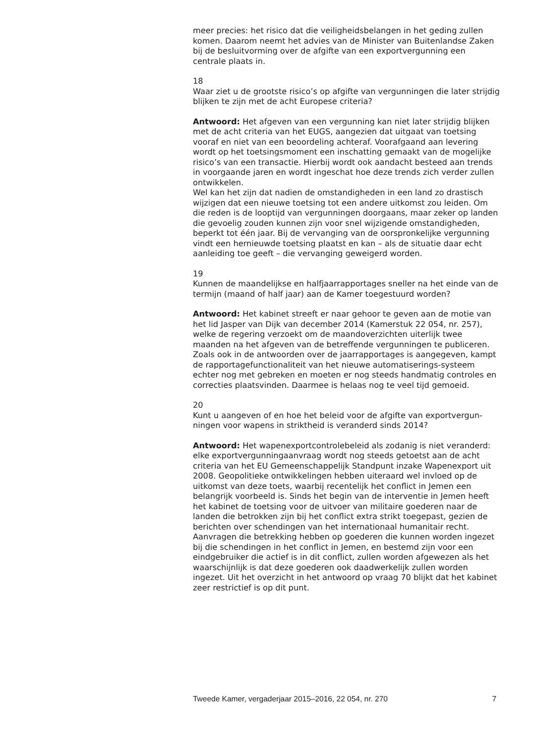meer precies: het risico dat die veiligheidsbelangen in het geding zullen komen. Daarom neemt het advies van de Minister van Buitenlandse Zaken bij de besluitvorming over de afgifte van een exportvergunning een centrale plaats in.
18
Waar ziet u de grootste risico’s op afgifte van vergunningen die later strijdig blijken te zijn met de acht Europese criteria?
Antwoord: Het afgeven van een vergunning kan niet later strijdig blijken met de acht criteria van het EUGS, aangezien dat uitgaat van toetsing vooraf en niet van een beoordeling achteraf. Voorafgaand aan levering wordt op het toetsingsmoment een inschatting gemaakt van de mogelijke risico’s van een transactie. Hierbij wordt ook aandacht besteed aan trends in voorgaande jaren en wordt ingeschat hoe deze trends zich verder zullen ontwikkelen.
Wel kan het zijn dat nadien de omstandigheden in een land zo drastisch wijzigen dat een nieuwe toetsing tot een andere uitkomst zou leiden. Om die reden is de looptijd van vergunningen doorgaans, maar zeker op landen die gevoelig zouden kunnen zijn voor snel wijzigende omstandigheden, beperkt tot één jaar. Bij de vervanging van de oorspronkelijke vergunning vindt een hernieuwde toetsing plaatst en kan – als de situatie daar echt aanleiding toe geeft – die vervanging geweigerd worden.
19
Kunnen de maandelijkse en halfjaarrapportages sneller na het einde van de termijn (maand of half jaar) aan de Kamer toegestuurd worden?
Antwoord: Het kabinet streeft er naar gehoor te geven aan de motie van het lid Jasper van Dijk van december 2014 (Kamerstuk 22 054, nr. 257), welke de regering verzoekt om de maandoverzichten uiterlijk twee maanden na het afgeven van de betreffende vergunningen te publiceren. Zoals ook in de antwoorden over de jaarrapportages is aangegeven, kampt de rapportagefunctionaliteit van het nieuwe automatiserings-systeem echter nog met gebreken en moeten er nog steeds handmatig controles en correcties plaatsvinden. Daarmee is helaas nog te veel tijd gemoeid.
20
Kunt u aangeven of en hoe het beleid voor de afgifte van exportvergun-ningen voor wapens in striktheid is veranderd sinds 2014?
Antwoord: Het wapenexportcontrolebeleid als zodanig is niet veranderd: elke exportvergunningaanvraag wordt nog steeds getoetst aan de acht criteria van het EU Gemeenschappelijk Standpunt inzake Wapenexport uit 2008. Geopolitieke ontwikkelingen hebben uiteraard wel invloed op de uitkomst van deze toets, waarbij recentelijk het conflict in Jemen een belangrijk voorbeeld is. Sinds het begin van de interventie in Jemen heeft het kabinet de toetsing voor de uitvoer van militaire goederen naar de landen die betrokken zijn bij het conflict extra strikt toegepast, gezien de berichten over schendingen van het internationaal humanitair recht. Aanvragen die betrekking hebben op goederen die kunnen worden ingezet bij die schendingen in het conflict in Jemen, en bestemd zijn voor een eindgebruiker die actief is in dit conflict, zullen worden afgewezen als het waarschijnlijk is dat deze goederen ook daadwerkelijk zullen worden ingezet. Uit het overzicht in het antwoord op vraag 70 blijkt dat het kabinet zeer restrictief is op dit punt.
Tweede Kamer, vergaderjaar 2015–2016, 22 054, nr. 270 7